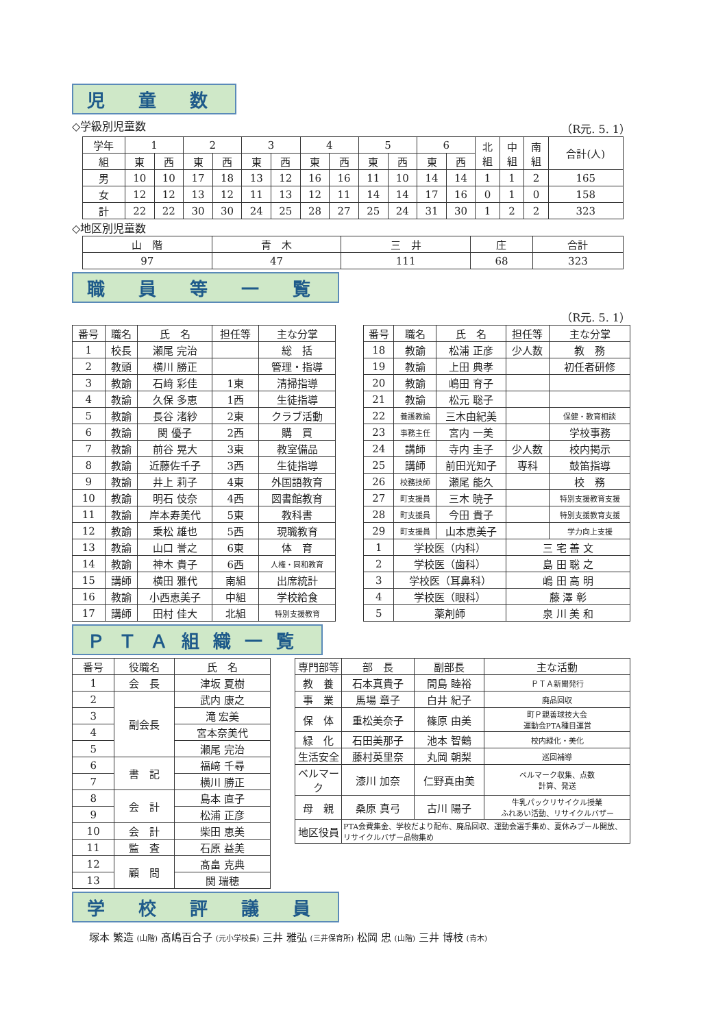児 童 数
◇学級別児童数 （R元. 5. 1）
| 学年 | 1 | | 2 | | 3 | | 4 | | 5 | | 6 | | 北 組 | 中 組 | 南 組 | 合計(人) |
| --- | --- | --- | --- | --- | --- | --- | --- | --- | --- | --- | --- | --- | --- | --- | --- | --- |
| 組 | 東 | 西 | 東 | 西 | 東 | 西 | 東 | 西 | 東 | 西 | 東 | 西 | | | | |
| 男 | 10 | 10 | 17 | 18 | 13 | 12 | 16 | 16 | 11 | 10 | 14 | 14 | 1 | 1 | 2 | 165 |
| 女 | 12 | 12 | 13 | 12 | 11 | 13 | 12 | 11 | 14 | 14 | 17 | 16 | 0 | 1 | 0 | 158 |
| 計 | 22 | 22 | 30 | 30 | 24 | 25 | 28 | 27 | 25 | 24 | 31 | 30 | 1 | 2 | 2 | 323 |
◇地区別児童数
| 山 階 | 青 木 | 三 井 | 庄 | 合計 |
| --- | --- | --- | --- | --- |
| 97 | 47 | 111 | 68 | 323 |
職 員 等 一 覧
（R元. 5. 1）
| 番号 | 職名 | 氏 名 | 担任等 | 主な分掌 |
| --- | --- | --- | --- | --- |
| 1 | 校長 | 瀬尾 完治 | | 総 括 |
| 2 | 教頭 | 横川 勝正 | | 管理・指導 |
| 3 | 教諭 | 石﨑 彩佳 | 1東 | 清掃指導 |
| 4 | 教諭 | 久保 多恵 | 1西 | 生徒指導 |
| 5 | 教諭 | 長谷 渚紗 | 2東 | クラブ活動 |
| 6 | 教諭 | 関 優子 | 2西 | 購 買 |
| 7 | 教諭 | 前谷 晃大 | 3東 | 教室備品 |
| 8 | 教諭 | 近藤佐千子 | 3西 | 生徒指導 |
| 9 | 教諭 | 井上 莉子 | 4東 | 外国語教育 |
| 10 | 教諭 | 明石 伎奈 | 4西 | 図書館教育 |
| 11 | 教諭 | 岸本寿美代 | 5東 | 教科書 |
| 12 | 教諭 | 乗松 雄也 | 5西 | 現職教育 |
| 13 | 教諭 | 山口 誉之 | 6東 | 体 育 |
| 14 | 教諭 | 神木 貴子 | 6西 | 人権・同和教育 |
| 15 | 講師 | 横田 雅代 | 南組 | 出席統計 |
| 16 | 教諭 | 小西恵美子 | 中組 | 学校給食 |
| 17 | 講師 | 田村 佳大 | 北組 | 特別支援教育 |
| 番号 | 職名 | 氏 名 | 担任等 | 主な分掌 |
| --- | --- | --- | --- | --- |
| 18 | 教諭 | 松浦 正彦 | 少人数 | 教 務 |
| 19 | 教諭 | 上田 典孝 | | 初任者研修 |
| 20 | 教諭 | 嶋田 育子 | | |
| 21 | 教諭 | 松元 聡子 | | |
| 22 | 養護教諭 | 三木由紀美 | | 保健・教育相談 |
| 23 | 事務主任 | 宮内 一美 | | 学校事務 |
| 24 | 講師 | 寺内 圭子 | 少人数 | 校内掲示 |
| 25 | 講師 | 前田光知子 | 専科 | 鼓笛指導 |
| 26 | 校務技師 | 瀬尾 能久 | | 校 務 |
| 27 | 町支援員 | 三木 暁子 | | 特別支援教育支援 |
| 28 | 町支援員 | 今田 貴子 | | 特別支援教育支援 |
| 29 | 町支援員 | 山本恵美子 | | 学力向上支援 |
| 1 | 学校医（内科） | | 三 宅 善 文 | |
| 2 | 学校医（歯科） | | 島 田 聡 之 | |
| 3 | 学校医（耳鼻科） | | 嶋 田 高 明 | |
| 4 | 学校医（眼科） | | 藤 澤 彰 | |
| 5 | 薬剤師 | | 泉 川 美 和 | |
ＰＴＡ組織一覧
| 番号 | 役職名 | 氏 名 |
| --- | --- | --- |
| 1 | 会 長 | 津坂 夏樹 |
| 2 | 副会長 | 武内 康之 |
| 3 | | 滝 宏美 |
| 4 | | 宮本奈美代 |
| 5 | | 瀬尾 完治 |
| 6 | 書 記 | 福﨑 千尋 |
| 7 | | 横川 勝正 |
| 8 | 会 計 | 島本 直子 |
| 9 | | 松浦 正彦 |
| 10 | 会 計 | 柴田 恵美 |
| 11 | 監 査 | 石原 益美 |
| 12 | 顧 問 | 髙畠 克典 |
| 13 | | 関 瑞穂 |
| 専門部等 | 部 長 | 副部長 | 主な活動 |
| --- | --- | --- | --- |
| 教 養 | 石本真貴子 | 間島 睦裕 | ＰＴＡ新聞発行 |
| 事 業 | 馬場 章子 | 白井 紀子 | 廃品回収 |
| 保 体 | 重松美奈子 | 篠原 由美 | 町Ｐ親善球技大会 運動会PTA種目運営 |
| 緑 化 | 石田美那子 | 池本 智鶴 | 校内緑化・美化 |
| 生活安全 | 藤村英里奈 | 丸岡 朝梨 | 巡回補導 |
| ベルマーク | 漆川 加奈 | 仁野真由美 | ベルマーク収集、点数 計算、発送 |
| 母 親 | 桑原 真弓 | 古川 陽子 | 牛乳パックリサイクル授業 ふれあい活動、リサイクルバザー |
| 地区役員 | PTA会費集金、学校だより配布、廃品回収、運動会選手集め、夏休みプール開放、リサイクルバザー品物集め | | |
学 校 評 議 員
塚本 繁造 (山階) 髙嶋百合子 (元小学校長) 三井 雅弘 (三井保育所) 松岡 忠 (山階) 三井 博枝 (青木)